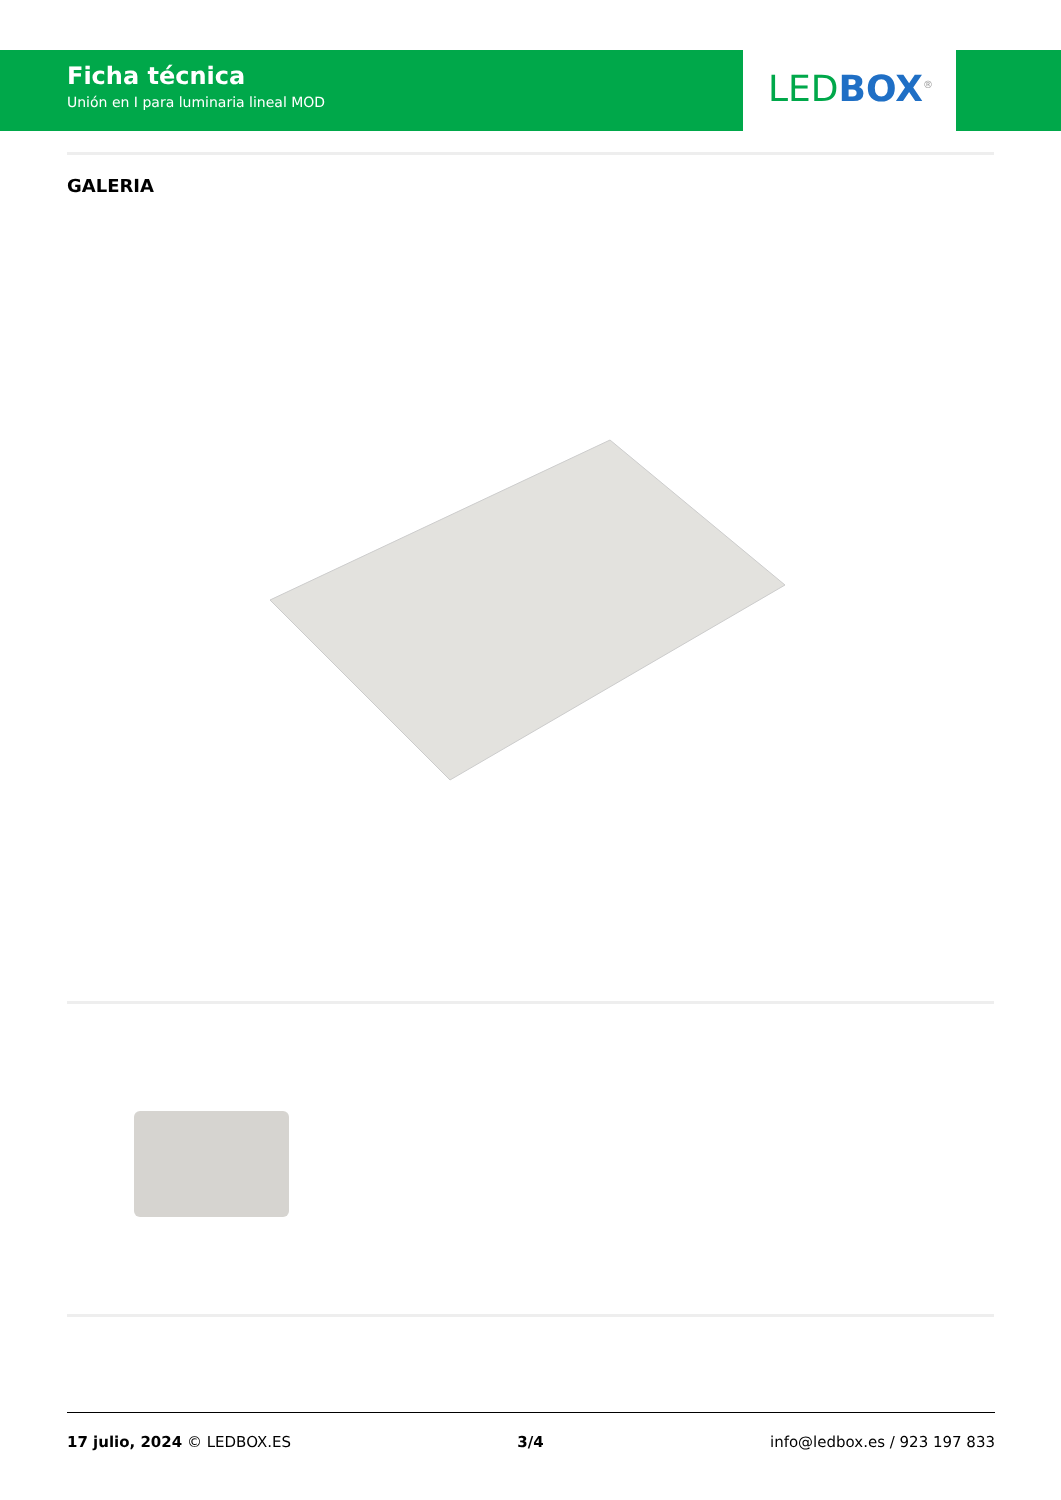Ficha técnica
Unión en I para luminaria lineal MOD
LED BOX<sup>®</sup>
GALERIA
17 julio, 2024 © LEDBOX.ES 3/4 info@ledbox.es / 923 197 833